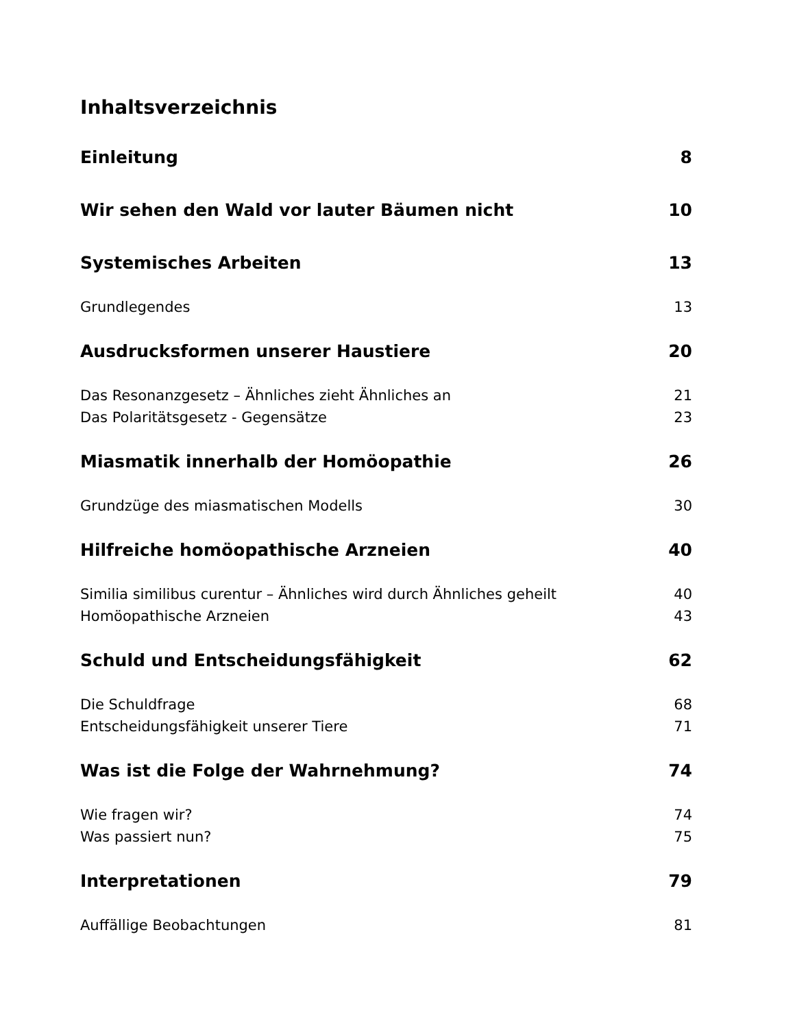Inhaltsverzeichnis
Einleitung 8
Wir sehen den Wald vor lauter Bäumen nicht 10
Systemisches Arbeiten 13
Grundlegendes 13
Ausdrucksformen unserer Haustiere 20
Das Resonanzgesetz – Ähnliches zieht Ähnliches an 21
Das Polaritätsgesetz - Gegensätze 23
Miasmatik innerhalb der Homöopathie 26
Grundzüge des miasmatischen Modells 30
Hilfreiche homöopathische Arzneien 40
Similia similibus curentur – Ähnliches wird durch Ähnliches geheilt 40
Homöopathische Arzneien 43
Schuld und Entscheidungsfähigkeit 62
Die Schuldfrage 68
Entscheidungsfähigkeit unserer Tiere 71
Was ist die Folge der Wahrnehmung? 74
Wie fragen wir? 74
Was passiert nun? 75
Interpretationen 79
Auffällige Beobachtungen 81